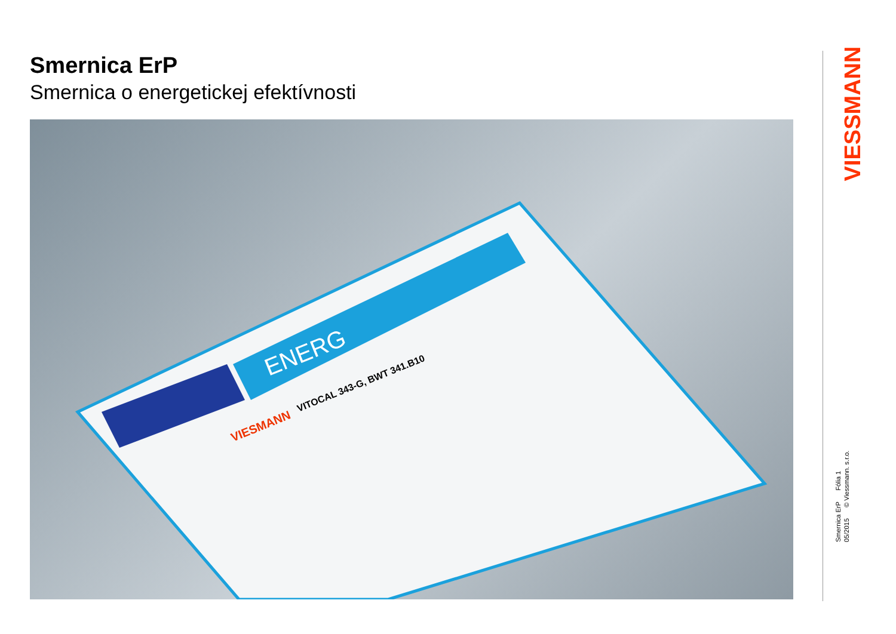Smernica ErP
Smernica o energetickej efektívnosti
ENERG
VIESMANN
VITOCAL 343-G, BWT 341.B10
VIESSMANN
Smernica ErP Fólia 1
05/2015 © Viessmann. s.r.o.